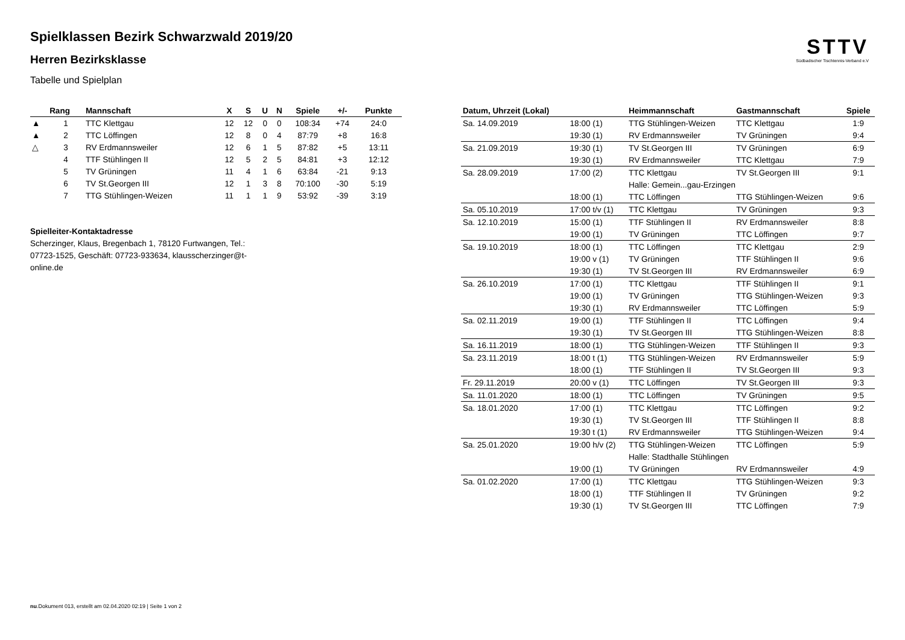STTV
Südbadischer Tischtennis-Verband e.V
Spielklassen Bezirk Schwarzwald 2019/20
Herren Bezirksklasse
Tabelle und Spielplan
| | Rang | Mannschaft | X | S | U | N | Spiele | +/- | Punkte |
| --- | --- | --- | --- | --- | --- | --- | --- | --- | --- |
| ▲ | 1 | TTC Klettgau | 12 | 12 | 0 | 0 | 108:34 | +74 | 24:0 |
| ▲ | 2 | TTC Löffingen | 12 | 8 | 0 | 4 | 87:79 | +8 | 16:8 |
| △ | 3 | RV Erdmannsweiler | 12 | 6 | 1 | 5 | 87:82 | +5 | 13:11 |
| | 4 | TTF Stühlingen II | 12 | 5 | 2 | 5 | 84:81 | +3 | 12:12 |
| | 5 | TV Grüningen | 11 | 4 | 1 | 6 | 63:84 | -21 | 9:13 |
| | 6 | TV St.Georgen III | 12 | 1 | 3 | 8 | 70:100 | -30 | 5:19 |
| | 7 | TTG Stühlingen-Weizen | 11 | 1 | 1 | 9 | 53:92 | -39 | 3:19 |
Spielleiter-Kontaktadresse
Scherzinger, Klaus, Bregenbach 1, 78120 Furtwangen, Tel.: 07723-1525, Geschäft: 07723-933634, klausscherzinger@t-online.de
| Datum, Uhrzeit (Lokal) | | Heimmannschaft | Gastmannschaft | Spiele |
| --- | --- | --- | --- | --- |
| Sa. 14.09.2019 | 18:00 (1) | TTG Stühlingen-Weizen | TTC Klettgau | 1:9 |
| | 19:30 (1) | RV Erdmannsweiler | TV Grüningen | 9:4 |
| Sa. 21.09.2019 | 19:30 (1) | TV St.Georgen III | TV Grüningen | 6:9 |
| | 19:30 (1) | RV Erdmannsweiler | TTC Klettgau | 7:9 |
| Sa. 28.09.2019 | 17:00 (2) | TTC Klettgau | TV St.Georgen III | 9:1 |
| | | Halle: Gemein...gau-Erzingen | | |
| | 18:00 (1) | TTC Löffingen | TTG Stühlingen-Weizen | 9:6 |
| Sa. 05.10.2019 | 17:00 t/v (1) | TTC Klettgau | TV Grüningen | 9:3 |
| Sa. 12.10.2019 | 15:00 (1) | TTF Stühlingen II | RV Erdmannsweiler | 8:8 |
| | 19:00 (1) | TV Grüningen | TTC Löffingen | 9:7 |
| Sa. 19.10.2019 | 18:00 (1) | TTC Löffingen | TTC Klettgau | 2:9 |
| | 19:00 v (1) | TV Grüningen | TTF Stühlingen II | 9:6 |
| | 19:30 (1) | TV St.Georgen III | RV Erdmannsweiler | 6:9 |
| Sa. 26.10.2019 | 17:00 (1) | TTC Klettgau | TTF Stühlingen II | 9:1 |
| | 19:00 (1) | TV Grüningen | TTG Stühlingen-Weizen | 9:3 |
| | 19:30 (1) | RV Erdmannsweiler | TTC Löffingen | 5:9 |
| Sa. 02.11.2019 | 19:00 (1) | TTF Stühlingen II | TTC Löffingen | 9:4 |
| | 19:30 (1) | TV St.Georgen III | TTG Stühlingen-Weizen | 8:8 |
| Sa. 16.11.2019 | 18:00 (1) | TTG Stühlingen-Weizen | TTF Stühlingen II | 9:3 |
| Sa. 23.11.2019 | 18:00 t (1) | TTG Stühlingen-Weizen | RV Erdmannsweiler | 5:9 |
| | 18:00 (1) | TTF Stühlingen II | TV St.Georgen III | 9:3 |
| Fr. 29.11.2019 | 20:00 v (1) | TTC Löffingen | TV St.Georgen III | 9:3 |
| Sa. 11.01.2020 | 18:00 (1) | TTC Löffingen | TV Grüningen | 9:5 |
| Sa. 18.01.2020 | 17:00 (1) | TTC Klettgau | TTC Löffingen | 9:2 |
| | 19:30 (1) | TV St.Georgen III | TTF Stühlingen II | 8:8 |
| | 19:30 t (1) | RV Erdmannsweiler | TTG Stühlingen-Weizen | 9:4 |
| Sa. 25.01.2020 | 19:00 h/v (2) | TTG Stühlingen-Weizen | TTC Löffingen | 5:9 |
| | | Halle: Stadthalle Stühlingen | | |
| | 19:00 (1) | TV Grüningen | RV Erdmannsweiler | 4:9 |
| Sa. 01.02.2020 | 17:00 (1) | TTC Klettgau | TTG Stühlingen-Weizen | 9:3 |
| | 18:00 (1) | TTF Stühlingen II | TV Grüningen | 9:2 |
| | 19:30 (1) | TV St.Georgen III | TTC Löffingen | 7:9 |
nu.Dokument 013, erstellt am 02.04.2020 02:19 | Seite 1 von 2